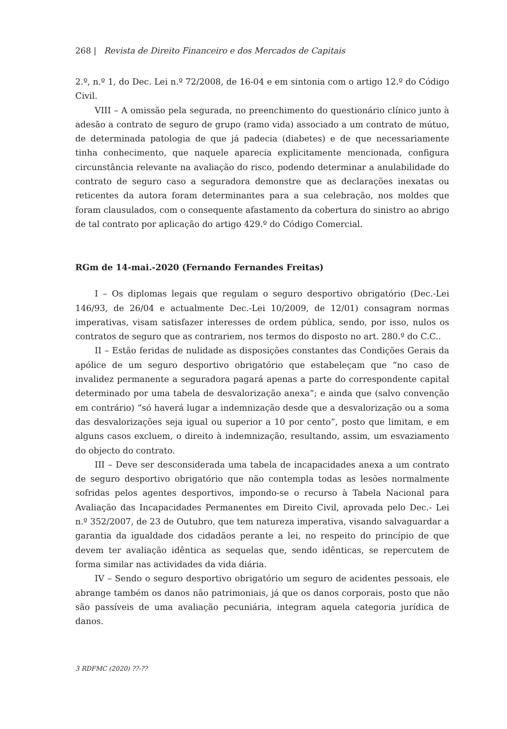268 | Revista de Direito Financeiro e dos Mercados de Capitais
2.º, n.º 1, do Dec. Lei n.º 72/2008, de 16-04 e em sintonia com o artigo 12.º do Código Civil.
VIII – A omissão pela segurada, no preenchimento do questionário clínico junto à adesão a contrato de seguro de grupo (ramo vida) associado a um contrato de mútuo, de determinada patologia de que já padecia (diabetes) e de que necessariamente tinha conhecimento, que naquele aparecia explicitamente mencionada, configura circunstância relevante na avaliação do risco, podendo determinar a anulabilidade do contrato de seguro caso a seguradora demonstre que as declarações inexatas ou reticentes da autora foram determinantes para a sua celebração, nos moldes que foram clausulados, com o consequente afastamento da cobertura do sinistro ao abrigo de tal contrato por aplicação do artigo 429.º do Código Comercial.
RGm de 14-mai.-2020 (Fernando Fernandes Freitas)
I – Os diplomas legais que regulam o seguro desportivo obrigatório (Dec.-Lei 146/93, de 26/04 e actualmente Dec.-Lei 10/2009, de 12/01) consagram normas imperativas, visam satisfazer interesses de ordem pública, sendo, por isso, nulos os contratos de seguro que as contrariem, nos termos do disposto no art. 280.º do C.C..
II – Estão feridas de nulidade as disposições constantes das Condições Gerais da apólice de um seguro desportivo obrigatório que estabeleçam que “no caso de invalidez permanente a seguradora pagará apenas a parte do correspondente capital determinado por uma tabela de desvalorização anexa”; e ainda que (salvo convenção em contrário) “só haverá lugar a indemnização desde que a desvalorização ou a soma das desvalorizações seja igual ou superior a 10 por cento”, posto que limitam, e em alguns casos excluem, o direito à indemnização, resultando, assim, um esvaziamento do objecto do contrato.
III – Deve ser desconsiderada uma tabela de incapacidades anexa a um contrato de seguro desportivo obrigatório que não contempla todas as lesões normalmente sofridas pelos agentes desportivos, impondo-se o recurso à Tabela Nacional para Avaliação das Incapacidades Permanentes em Direito Civil, aprovada pelo Dec.- Lei n.º 352/2007, de 23 de Outubro, que tem natureza imperativa, visando salvaguardar a garantia da igualdade dos cidadãos perante a lei, no respeito do princípio de que devem ter avaliação idêntica as sequelas que, sendo idênticas, se repercutem de forma similar nas actividades da vida diária.
IV – Sendo o seguro desportivo obrigatório um seguro de acidentes pessoais, ele abrange também os danos não patrimoniais, já que os danos corporais, posto que não são passíveis de uma avaliação pecuniária, integram aquela categoria jurídica de danos.
3 RDFMC (2020) ??-??